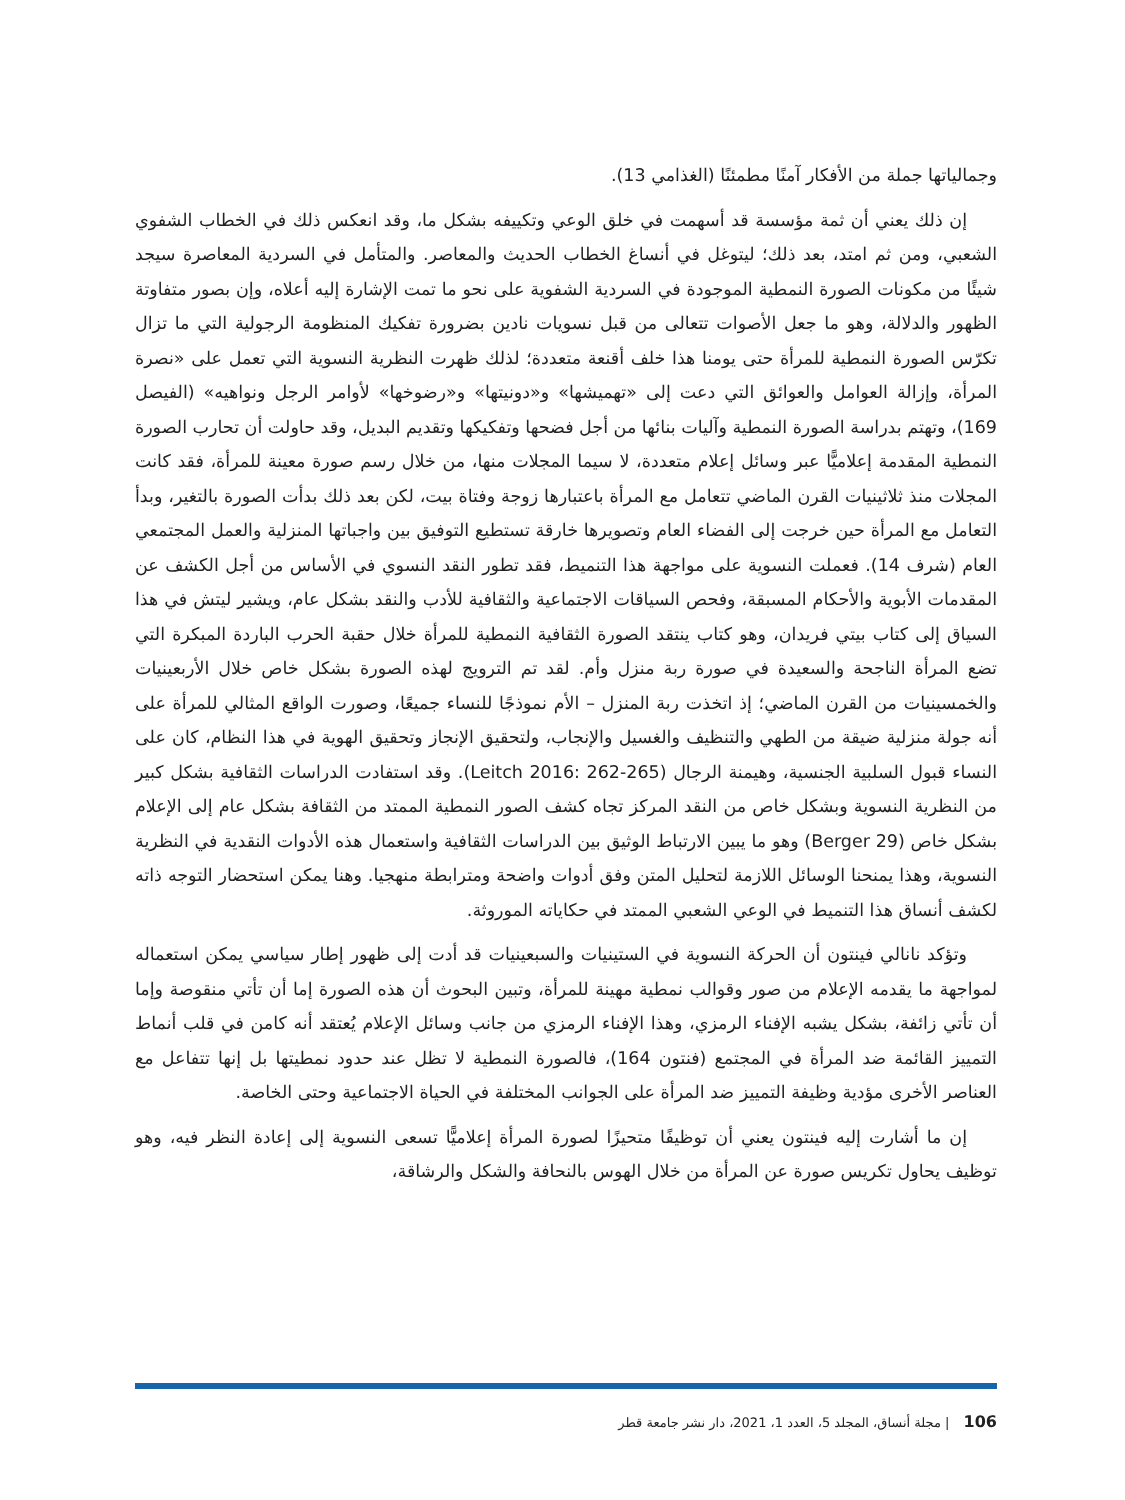وجمالياتها جملة من الأفكار آمنًا مطمئنًا (الغذامي 13).
إن ذلك يعني أن ثمة مؤسسة قد أسهمت في خلق الوعي وتكييفه بشكل ما، وقد انعكس ذلك في الخطاب الشفوي الشعبي، ومن ثم امتد، بعد ذلك؛ ليتوغل في أنساغ الخطاب الحديث والمعاصر. والمتأمل في السردية المعاصرة سيجد شيئًا من مكونات الصورة النمطية الموجودة في السردية الشفوية على نحو ما تمت الإشارة إليه أعلاه، وإن بصور متفاوتة الظهور والدلالة، وهو ما جعل الأصوات تتعالى من قبل نسويات نادين بضرورة تفكيك المنظومة الرجولية التي ما تزال تكرّس الصورة النمطية للمرأة حتى يومنا هذا خلف أقنعة متعددة؛ لذلك ظهرت النظرية النسوية التي تعمل على «نصرة المرأة، وإزالة العوامل والعوائق التي دعت إلى «تهميشها» و«دونيتها» و«رضوخها» لأوامر الرجل ونواهيه» (الفيصل 169)، وتهتم بدراسة الصورة النمطية وآليات بنائها من أجل فضحها وتفكيكها وتقديم البديل، وقد حاولت أن تحارب الصورة النمطية المقدمة إعلاميًّا عبر وسائل إعلام متعددة، لا سيما المجلات منها، من خلال رسم صورة معينة للمرأة، فقد كانت المجلات منذ ثلاثينيات القرن الماضي تتعامل مع المرأة باعتبارها زوجة وفتاة بيت، لكن بعد ذلك بدأت الصورة بالتغير، وبدأ التعامل مع المرأة حين خرجت إلى الفضاء العام وتصويرها خارقة تستطيع التوفيق بين واجباتها المنزلية والعمل المجتمعي العام (شرف 14). فعملت النسوية على مواجهة هذا التنميط، فقد تطور النقد النسوي في الأساس من أجل الكشف عن المقدمات الأبوية والأحكام المسبقة، وفحص السياقات الاجتماعية والثقافية للأدب والنقد بشكل عام، ويشير ليتش في هذا السياق إلى كتاب بيتي فريدان، وهو كتاب ينتقد الصورة الثقافية النمطية للمرأة خلال حقبة الحرب الباردة المبكرة التي تضع المرأة الناجحة والسعيدة في صورة ربة منزل وأم. لقد تم الترويج لهذه الصورة بشكل خاص خلال الأربعينيات والخمسينيات من القرن الماضي؛ إذ اتخذت ربة المنزل – الأم نموذجًا للنساء جميعًا، وصورت الواقع المثالي للمرأة على أنه جولة منزلية ضيقة من الطهي والتنظيف والغسيل والإنجاب، ولتحقيق الإنجاز وتحقيق الهوية في هذا النظام، كان على النساء قبول السلبية الجنسية، وهيمنة الرجال (Leitch 2016: 262-265). وقد استفادت الدراسات الثقافية بشكل كبير من النظرية النسوية وبشكل خاص من النقد المركز تجاه كشف الصور النمطية الممتد من الثقافة بشكل عام إلى الإعلام بشكل خاص (Berger 29) وهو ما يبين الارتباط الوثيق بين الدراسات الثقافية واستعمال هذه الأدوات النقدية في النظرية النسوية، وهذا يمنحنا الوسائل اللازمة لتحليل المتن وفق أدوات واضحة ومترابطة منهجيا. وهنا يمكن استحضار التوجه ذاته لكشف أنساق هذا التنميط في الوعي الشعبي الممتد في حكاياته الموروثة.
وتؤكد نانالي فينتون أن الحركة النسوية في الستينيات والسبعينيات قد أدت إلى ظهور إطار سياسي يمكن استعماله لمواجهة ما يقدمه الإعلام من صور وقوالب نمطية مهينة للمرأة، وتبين البحوث أن هذه الصورة إما أن تأتي منقوصة وإما أن تأتي زائفة، بشكل يشبه الإفناء الرمزي، وهذا الإفناء الرمزي من جانب وسائل الإعلام يُعتقد أنه كامن في قلب أنماط التمييز القائمة ضد المرأة في المجتمع (فنتون 164)، فالصورة النمطية لا تظل عند حدود نمطيتها بل إنها تتفاعل مع العناصر الأخرى مؤدية وظيفة التمييز ضد المرأة على الجوانب المختلفة في الحياة الاجتماعية وحتى الخاصة.
إن ما أشارت إليه فينتون يعني أن توظيفًا متحيزًا لصورة المرأة إعلاميًّا تسعى النسوية إلى إعادة النظر فيه، وهو توظيف يحاول تكريس صورة عن المرأة من خلال الهوس بالنحافة والشكل والرشاقة،
106 | مجلة أنساق، المجلد 5، العدد 1، 2021، دار نشر جامعة قطر